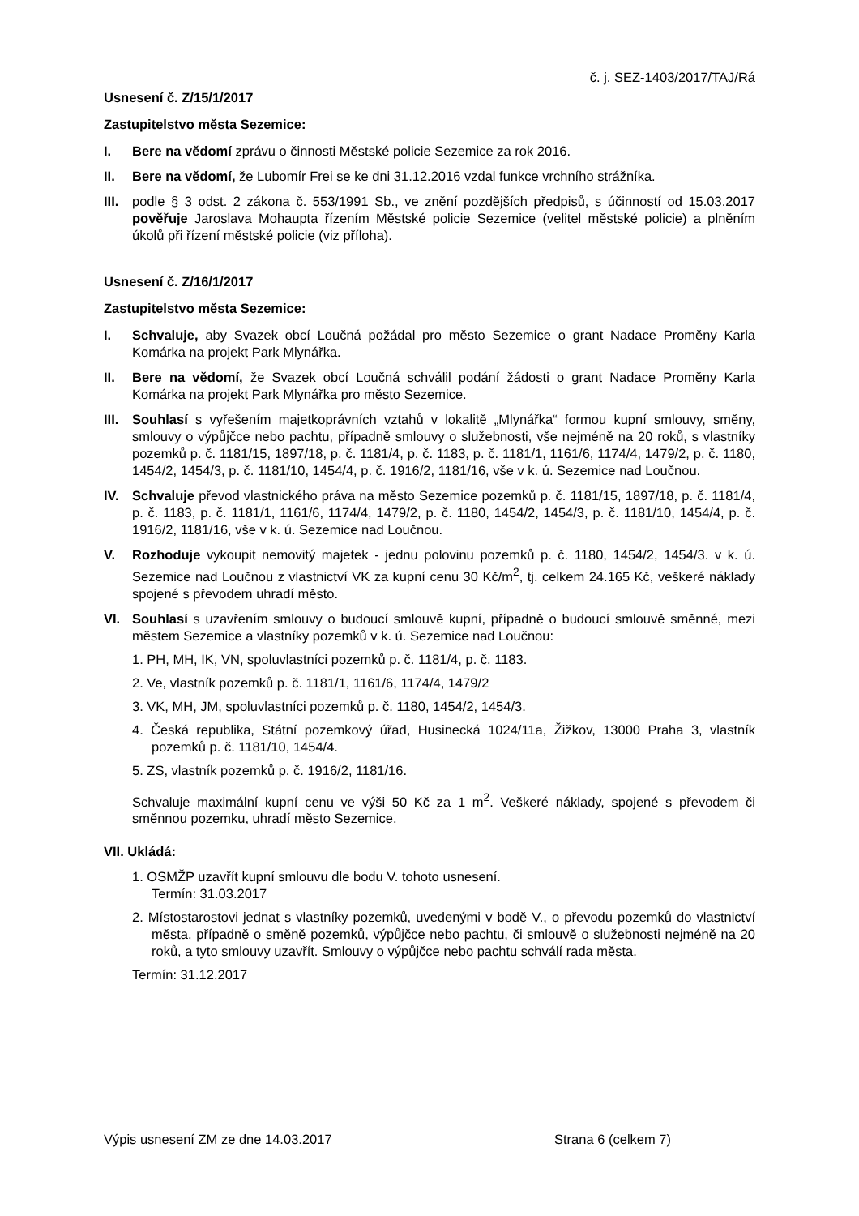č. j. SEZ-1403/2017/TAJ/Rá
Usnesení č. Z/15/1/2017
Zastupitelstvo města Sezemice:
I. Bere na vědomí zprávu o činnosti Městské policie Sezemice za rok 2016.
II. Bere na vědomí, že Lubomír Frei se ke dni 31.12.2016 vzdal funkce vrchního strážníka.
III. podle § 3 odst. 2 zákona č. 553/1991 Sb., ve znění pozdějších předpisů, s účinností od 15.03.2017 pověřuje Jaroslava Mohaupta řízením Městské policie Sezemice (velitel městské policie) a plněním úkolů při řízení městské policie (viz příloha).
Usnesení č. Z/16/1/2017
Zastupitelstvo města Sezemice:
I. Schvaluje, aby Svazek obcí Loučná požádal pro město Sezemice o grant Nadace Proměny Karla Komárka na projekt Park Mlynářka.
II. Bere na vědomí, že Svazek obcí Loučná schválil podání žádosti o grant Nadace Proměny Karla Komárka na projekt Park Mlynářka pro město Sezemice.
III. Souhlasí s vyřešením majetkoprávních vztahů v lokalitě „Mlynářka“ formou kupní smlouvy, směny, smlouvy o výpůjčce nebo pachtu, případně smlouvy o služebnosti, vše nejméně na 20 roků, s vlastníky pozemků p. č. 1181/15, 1897/18, p. č. 1181/4, p. č. 1183, p. č. 1181/1, 1161/6, 1174/4, 1479/2, p. č. 1180, 1454/2, 1454/3, p. č. 1181/10, 1454/4, p. č. 1916/2, 1181/16, vše v k. ú. Sezemice nad Loučnou.
IV. Schvaluje převod vlastnického práva na město Sezemice pozemků p. č. 1181/15, 1897/18, p. č. 1181/4, p. č. 1183, p. č. 1181/1, 1161/6, 1174/4, 1479/2, p. č. 1180, 1454/2, 1454/3, p. č. 1181/10, 1454/4, p. č. 1916/2, 1181/16, vše v k. ú. Sezemice nad Loučnou.
V. Rozhoduje vykoupit nemovitý majetek - jednu polovinu pozemků p. č. 1180, 1454/2, 1454/3. v k. ú. Sezemice nad Loučnou z vlastnictví VK za kupní cenu 30 Kč/m<sup>2</sup>, tj. celkem 24.165 Kč, veškeré náklady spojené s převodem uhradí město.
VI. Souhlasí s uzavřením smlouvy o budoucí smlouvě kupní, případně o budoucí smlouvě směnné, mezi městem Sezemice a vlastníky pozemků v k. ú. Sezemice nad Loučnou:
1. PH, MH, IK, VN, spoluvlastníci pozemků p. č. 1181/4, p. č. 1183.
2. Ve, vlastník pozemků p. č. 1181/1, 1161/6, 1174/4, 1479/2
3. VK, MH, JM, spoluvlastníci pozemků p. č. 1180, 1454/2, 1454/3.
4. Česká republika, Státní pozemkový úřad, Husinecká 1024/11a, Žižkov, 13000 Praha 3, vlastník pozemků p. č. 1181/10, 1454/4.
5. ZS, vlastník pozemků p. č. 1916/2, 1181/16.
Schvaluje maximální kupní cenu ve výši 50 Kč za 1 m<sup>2</sup>. Veškeré náklady, spojené s převodem či směnnou pozemku, uhradí město Sezemice.
VII. Ukládá:
1. OSMŽP uzavřít kupní smlouvu dle bodu V. tohoto usnesení.
Termín: 31.03.2017
2. Místostarostovi jednat s vlastníky pozemků, uvedenými v bodě V., o převodu pozemků do vlastnictví města, případně o směně pozemků, výpůjčce nebo pachtu, či smlouvě o služebnosti nejméně na 20 roků, a tyto smlouvy uzavřít. Smlouvy o výpůjčce nebo pachtu schválí rada města.
Termín: 31.12.2017
Výpis usnesení ZM ze dne 14.03.2017 Strana 6 (celkem 7)